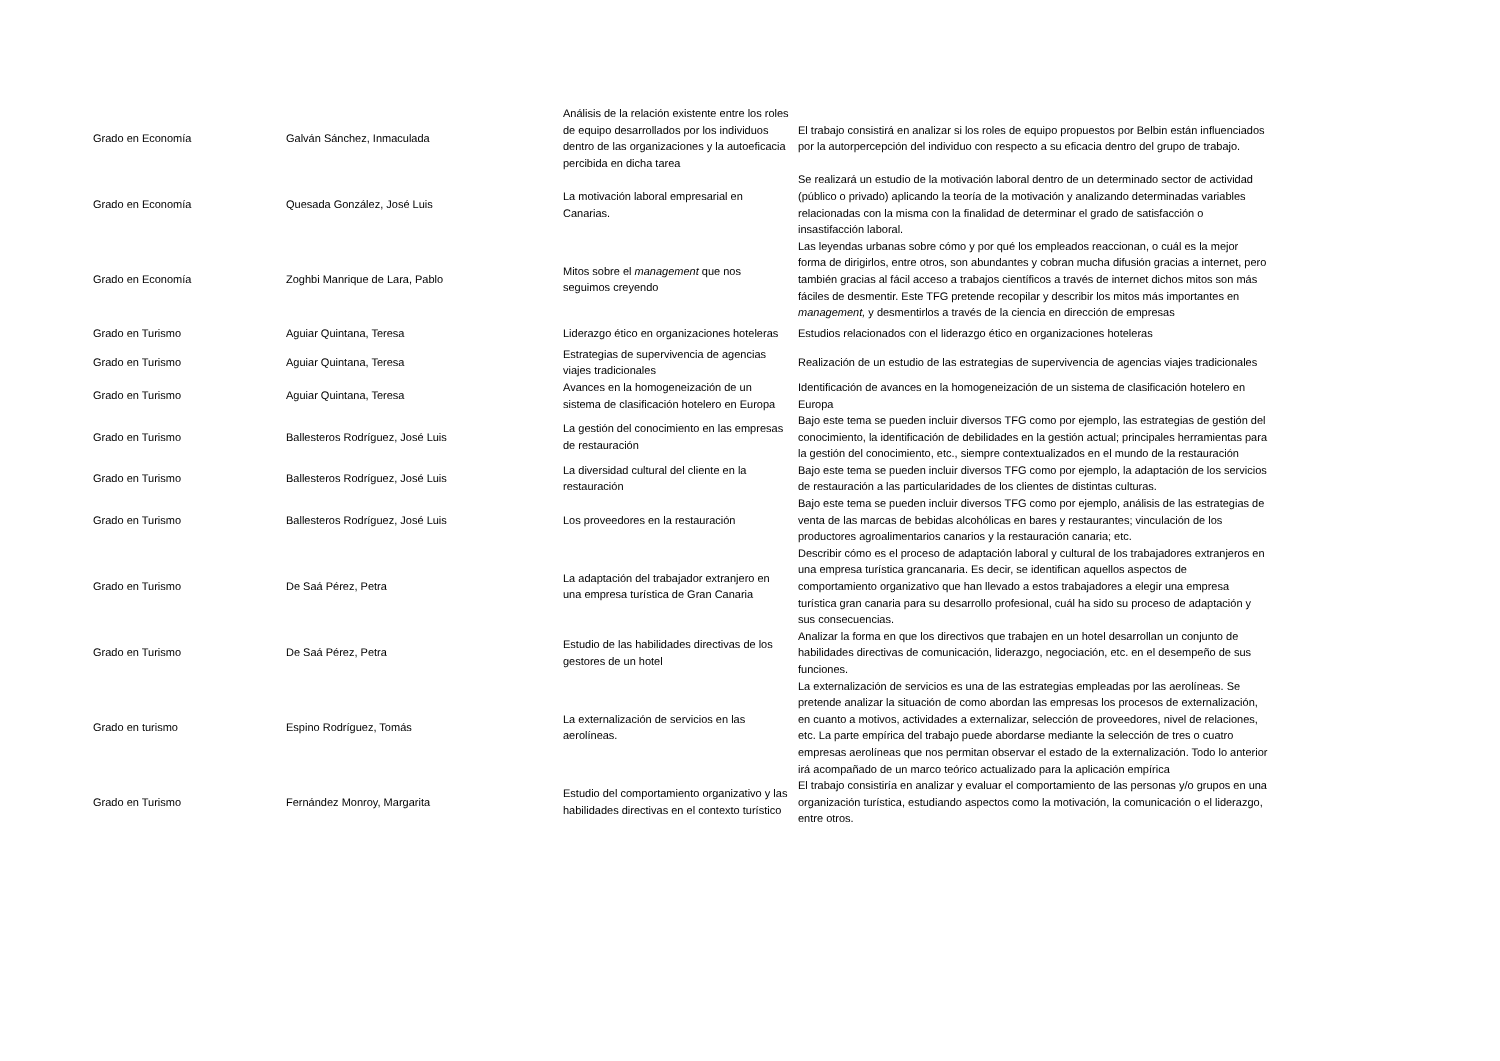| Grado en Economía | Galván Sánchez, Inmaculada | Análisis de la relación existente entre los roles de equipo desarrollados por los individuos dentro de las organizaciones y la autoeficacia percibida en dicha tarea | El trabajo consistirá en analizar si los roles de equipo propuestos por Belbin están influenciados por la autorpercepción del individuo con respecto a su eficacia dentro del grupo de trabajo. |
| Grado en Economía | Quesada González, José Luis | La motivación laboral empresarial en Canarias. | Se realizará un estudio de la motivación laboral dentro de un determinado sector de actividad (público o privado) aplicando la teoría de la motivación y analizando determinadas variables relacionadas con la misma con la finalidad de determinar el grado de satisfacción o insastifacción laboral. |
| Grado en Economía | Zoghbi Manrique de Lara, Pablo | Mitos sobre el management que nos seguimos creyendo | Las leyendas urbanas sobre cómo y por qué los empleados reaccionan, o cuál es la mejor forma de dirigirlos, entre otros, son abundantes y cobran mucha difusión gracias a internet, pero también gracias al fácil acceso a trabajos científicos a través de internet dichos mitos son más fáciles de desmentir. Este TFG pretende recopilar y describir los mitos más importantes en management, y desmentirlos a través de la ciencia en dirección de empresas |
| Grado en Turismo | Aguiar Quintana, Teresa | Liderazgo ético en organizaciones hoteleras | Estudios relacionados con el liderazgo ético en organizaciones hoteleras |
| Grado en Turismo | Aguiar Quintana, Teresa | Estrategias de supervivencia de agencias viajes tradicionales | Realización de un estudio de las estrategias de supervivencia de agencias viajes tradicionales |
| Grado en Turismo | Aguiar Quintana, Teresa | Avances en la homogeneización de un sistema de clasificación hotelero en Europa | Identificación de avances en la homogeneización de un sistema de clasificación hotelero en Europa |
| Grado en Turismo | Ballesteros Rodríguez, José Luis | La gestión del conocimiento en las empresas de restauración | Bajo este tema se pueden incluir diversos TFG como por ejemplo, las estrategias de gestión del conocimiento, la identificación de debilidades en la gestión actual; principales herramientas para la gestión del conocimiento, etc., siempre contextualizados en el mundo de la restauración |
| Grado en Turismo | Ballesteros Rodríguez, José Luis | La diversidad cultural del cliente en la restauración | Bajo este tema se pueden incluir diversos TFG como por ejemplo, la adaptación de los servicios de restauración a las particularidades de los clientes de distintas culturas. |
| Grado en Turismo | Ballesteros Rodríguez, José Luis | Los proveedores en la restauración | Bajo este tema se pueden incluir diversos TFG como por ejemplo, análisis de las estrategias de venta de las marcas de bebidas alcohólicas en bares y restaurantes; vinculación de los productores agroalimentarios canarios y la restauración canaria; etc. |
| Grado en Turismo | De Saá Pérez, Petra | La adaptación del trabajador extranjero en una empresa turística de Gran Canaria | Describir cómo es el proceso de adaptación laboral y cultural de los trabajadores extranjeros en una empresa turística grancanaria. Es decir, se identifican aquellos aspectos de comportamiento organizativo que han llevado a estos trabajadores a elegir una empresa turística gran canaria para su desarrollo profesional, cuál ha sido su proceso de adaptación y sus consecuencias. |
| Grado en Turismo | De Saá Pérez, Petra | Estudio de las habilidades directivas de los gestores de un hotel | Analizar la forma en que los directivos que trabajen en un hotel desarrollan un conjunto de habilidades directivas de comunicación, liderazgo, negociación, etc. en el desempeño de sus funciones. |
| Grado en turismo | Espino Rodríguez, Tomás | La externalización de servicios en las aerolíneas. | La externalización de servicios es una de las estrategias empleadas por las aerolíneas. Se pretende analizar la situación de como abordan las empresas los procesos de externalización, en cuanto a motivos, actividades a externalizar, selección de proveedores, nivel de relaciones, etc. La parte empírica del trabajo puede abordarse mediante la selección de tres o cuatro empresas aerolíneas que nos permitan observar el estado de la externalización. Todo lo anterior irá acompañado de un marco teórico actualizado para la aplicación empírica |
| Grado en Turismo | Fernández Monroy, Margarita | Estudio del comportamiento organizativo y las habilidades directivas en el contexto turístico | El trabajo consistiría en analizar y evaluar el comportamiento de las personas y/o grupos en una organización turística, estudiando aspectos como la motivación, la comunicación o el liderazgo, entre otros. |